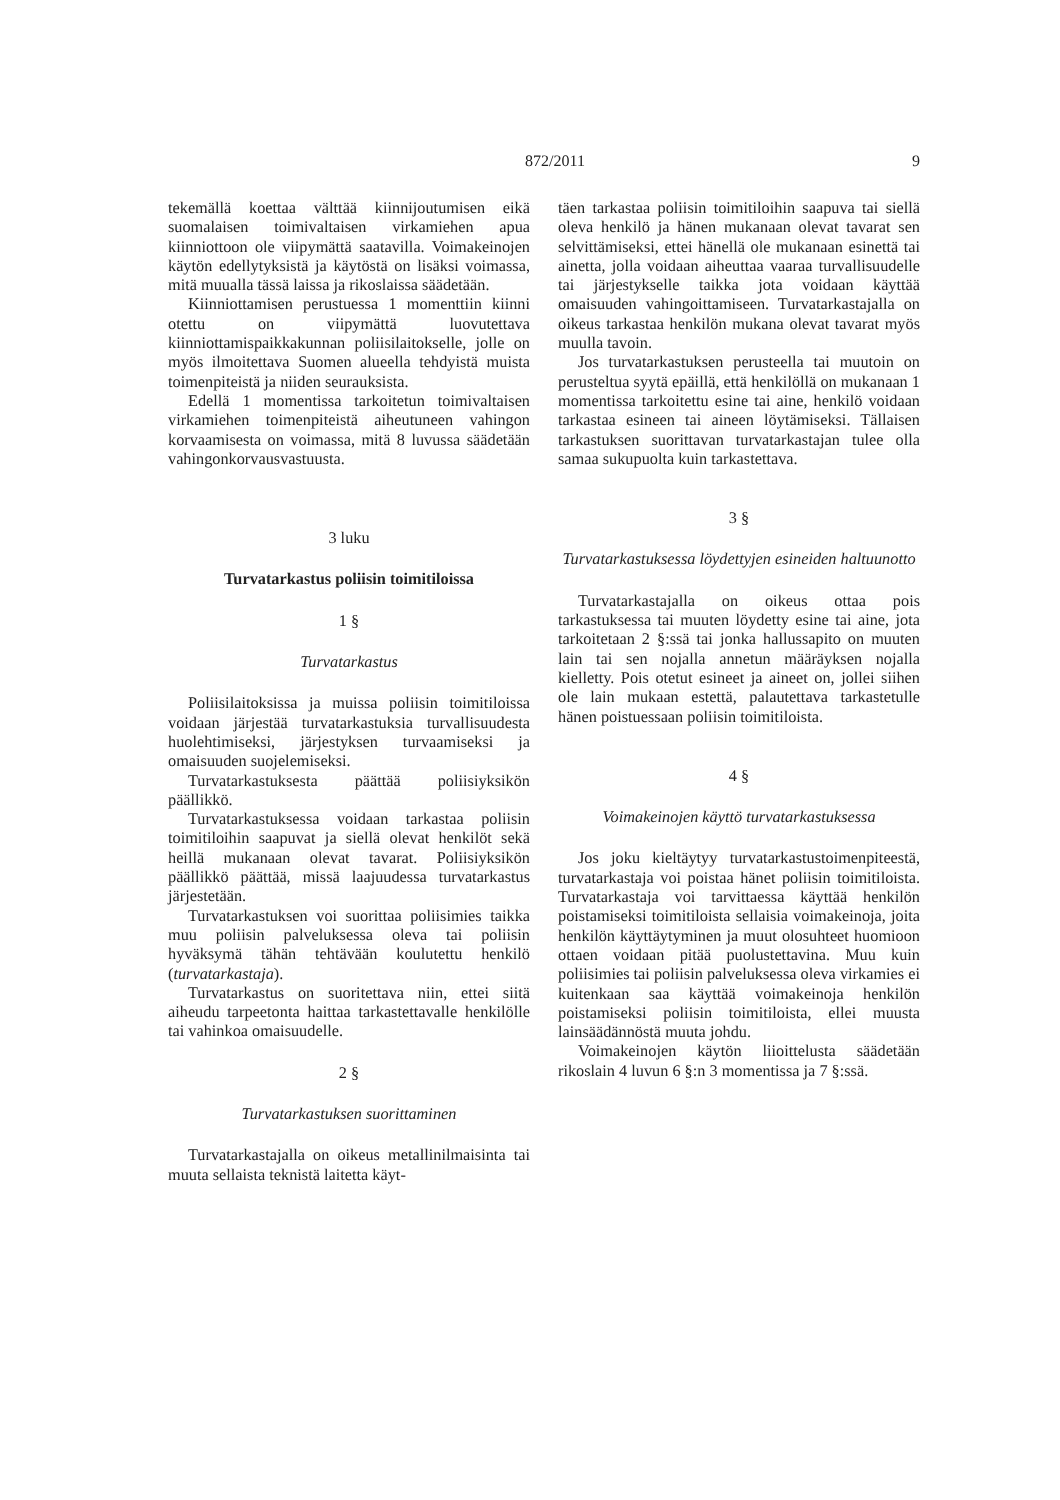872/2011 9
tekemällä koettaa välttää kiinnijoutumisen eikä suomalaisen toimivaltaisen virkamiehen apua kiinniottoon ole viipymättä saatavilla. Voimakeinojen käytön edellytyksistä ja käytöstä on lisäksi voimassa, mitä muualla tässä laissa ja rikoslaissa säädetään.
Kiinniottamisen perustuessa 1 momenttiin kiinni otettu on viipymättä luovutettava kiinniottamispaikkakunnan poliisilaitokselle, jolle on myös ilmoitettava Suomen alueella tehdyistä muista toimenpiteistä ja niiden seurauksista.
Edellä 1 momentissa tarkoitetun toimivaltaisen virkamiehen toimenpiteistä aiheutuneen vahingon korvaamisesta on voimassa, mitä 8 luvussa säädetään vahingonkorvausvastuusta.
3 luku
Turvatarkastus poliisin toimitiloissa
1 §
Turvatarkastus
Poliisilaitoksissa ja muissa poliisin toimitiloissa voidaan järjestää turvatarkastuksia turvallisuudesta huolehtimiseksi, järjestyksen turvaamiseksi ja omaisuuden suojelemiseksi.
Turvatarkastuksesta päättää poliisiyksikön päällikkö.
Turvatarkastuksessa voidaan tarkastaa poliisin toimitiloihin saapuvat ja siellä olevat henkilöt sekä heillä mukanaan olevat tavarat. Poliisiyksikön päällikkö päättää, missä laajuudessa turvatarkastus järjestetään.
Turvatarkastuksen voi suorittaa poliisimies taikka muu poliisin palveluksessa oleva tai poliisin hyväksymä tähän tehtävään koulutettu henkilö (turvatarkastaja).
Turvatarkastus on suoritettava niin, ettei siitä aiheudu tarpeetonta haittaa tarkastettavalle henkilölle tai vahinkoa omaisuudelle.
2 §
Turvatarkastuksen suorittaminen
Turvatarkastajalla on oikeus metallinilmaisinta tai muuta sellaista teknistä laitetta käyt-
täen tarkastaa poliisin toimitiloihin saapuva tai siellä oleva henkilö ja hänen mukanaan olevat tavarat sen selvittämiseksi, ettei hänellä ole mukanaan esinettä tai ainetta, jolla voidaan aiheuttaa vaaraa turvallisuudelle tai järjestykselle taikka jota voidaan käyttää omaisuuden vahingoittamiseen. Turvatarkastajalla on oikeus tarkastaa henkilön mukana olevat tavarat myös muulla tavoin.
Jos turvatarkastuksen perusteella tai muutoin on perusteltua syytä epäillä, että henkilöllä on mukanaan 1 momentissa tarkoitettu esine tai aine, henkilö voidaan tarkastaa esineen tai aineen löytämiseksi. Tällaisen tarkastuksen suorittavan turvatarkastajan tulee olla samaa sukupuolta kuin tarkastettava.
3 §
Turvatarkastuksessa löydettyjen esineiden haltuunotto
Turvatarkastajalla on oikeus ottaa pois tarkastuksessa tai muuten löydetty esine tai aine, jota tarkoitetaan 2 §:ssä tai jonka hallussapito on muuten lain tai sen nojalla annetun määräyksen nojalla kielletty. Pois otetut esineet ja aineet on, jollei siihen ole lain mukaan estettä, palautettava tarkastetulle hänen poistuessaan poliisin toimitiloista.
4 §
Voimakeinojen käyttö turvatarkastuksessa
Jos joku kieltäytyy turvatarkastustoimenpiteestä, turvatarkastaja voi poistaa hänet poliisin toimitiloista. Turvatarkastaja voi tarvittaessa käyttää henkilön poistamiseksi toimitiloista sellaisia voimakeinoja, joita henkilön käyttäytyminen ja muut olosuhteet huomioon ottaen voidaan pitää puolustettavina. Muu kuin poliisimies tai poliisin palveluksessa oleva virkamies ei kuitenkaan saa käyttää voimakeinoja henkilön poistamiseksi poliisin toimitiloista, ellei muusta lainsäädännöstä muuta johdu.
Voimakeinojen käytön liioittelusta säädetään rikoslain 4 luvun 6 §:n 3 momentissa ja 7 §:ssä.